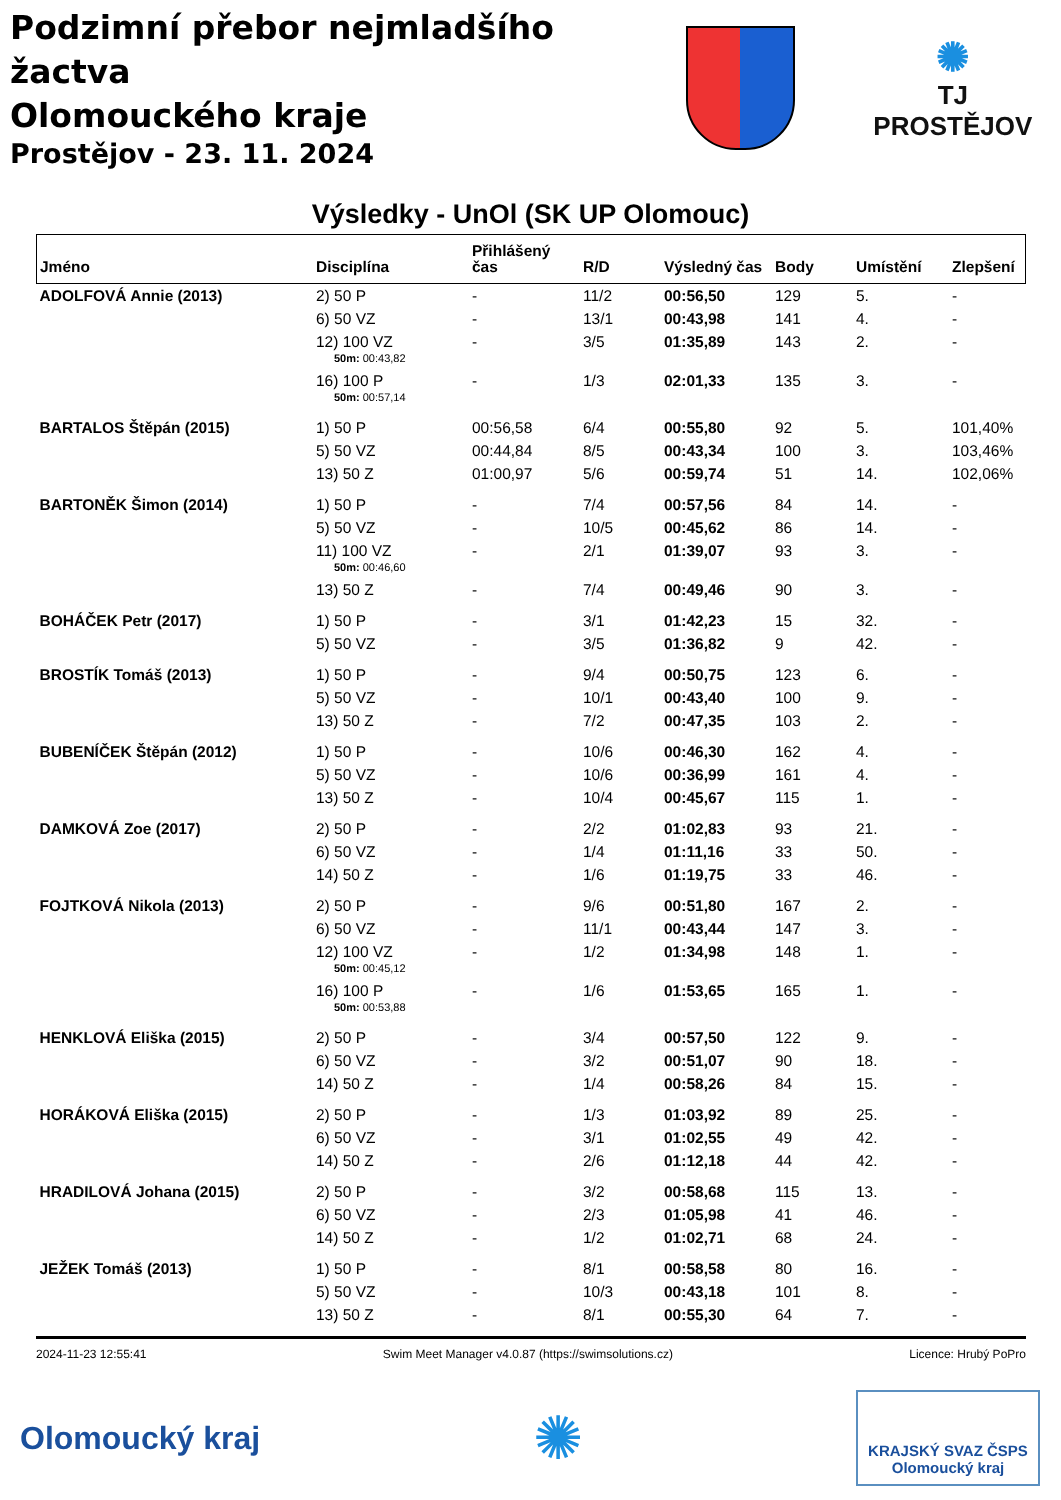Podzimní přebor nejmladšího žactva
Olomouckého kraje
Prostějov - 23. 11. 2024
✺
TJ PROSTĚJOV
Výsledky - UnOl (SK UP Olomouc)
| Jméno | Disciplína | Přihlášený čas | R/D | Výsledný čas | Body | Umístění | Zlepšení |
| --- | --- | --- | --- | --- | --- | --- | --- |
| ADOLFOVÁ Annie (2013) | 2) 50 P | - | 11/2 | 00:56,50 | 129 | 5. | - |
| | 6) 50 VZ | - | 13/1 | 00:43,98 | 141 | 4. | - |
| | 12) 100 VZ 50m: 00:43,82 | - | 3/5 | 01:35,89 | 143 | 2. | - |
| | 16) 100 P 50m: 00:57,14 | - | 1/3 | 02:01,33 | 135 | 3. | - |
| BARTALOS Štěpán (2015) | 1) 50 P | 00:56,58 | 6/4 | 00:55,80 | 92 | 5. | 101,40% |
| | 5) 50 VZ | 00:44,84 | 8/5 | 00:43,34 | 100 | 3. | 103,46% |
| | 13) 50 Z | 01:00,97 | 5/6 | 00:59,74 | 51 | 14. | 102,06% |
| BARTONĚK Šimon (2014) | 1) 50 P | - | 7/4 | 00:57,56 | 84 | 14. | - |
| | 5) 50 VZ | - | 10/5 | 00:45,62 | 86 | 14. | - |
| | 11) 100 VZ 50m: 00:46,60 | - | 2/1 | 01:39,07 | 93 | 3. | - |
| | 13) 50 Z | - | 7/4 | 00:49,46 | 90 | 3. | - |
| BOHÁČEK Petr (2017) | 1) 50 P | - | 3/1 | 01:42,23 | 15 | 32. | - |
| | 5) 50 VZ | - | 3/5 | 01:36,82 | 9 | 42. | - |
| BROSTÍK Tomáš (2013) | 1) 50 P | - | 9/4 | 00:50,75 | 123 | 6. | - |
| | 5) 50 VZ | - | 10/1 | 00:43,40 | 100 | 9. | - |
| | 13) 50 Z | - | 7/2 | 00:47,35 | 103 | 2. | - |
| BUBENÍČEK Štěpán (2012) | 1) 50 P | - | 10/6 | 00:46,30 | 162 | 4. | - |
| | 5) 50 VZ | - | 10/6 | 00:36,99 | 161 | 4. | - |
| | 13) 50 Z | - | 10/4 | 00:45,67 | 115 | 1. | - |
| DAMKOVÁ Zoe (2017) | 2) 50 P | - | 2/2 | 01:02,83 | 93 | 21. | - |
| | 6) 50 VZ | - | 1/4 | 01:11,16 | 33 | 50. | - |
| | 14) 50 Z | - | 1/6 | 01:19,75 | 33 | 46. | - |
| FOJTKOVÁ Nikola (2013) | 2) 50 P | - | 9/6 | 00:51,80 | 167 | 2. | - |
| | 6) 50 VZ | - | 11/1 | 00:43,44 | 147 | 3. | - |
| | 12) 100 VZ 50m: 00:45,12 | - | 1/2 | 01:34,98 | 148 | 1. | - |
| | 16) 100 P 50m: 00:53,88 | - | 1/6 | 01:53,65 | 165 | 1. | - |
| HENKLOVÁ Eliška (2015) | 2) 50 P | - | 3/4 | 00:57,50 | 122 | 9. | - |
| | 6) 50 VZ | - | 3/2 | 00:51,07 | 90 | 18. | - |
| | 14) 50 Z | - | 1/4 | 00:58,26 | 84 | 15. | - |
| HORÁKOVÁ Eliška (2015) | 2) 50 P | - | 1/3 | 01:03,92 | 89 | 25. | - |
| | 6) 50 VZ | - | 3/1 | 01:02,55 | 49 | 42. | - |
| | 14) 50 Z | - | 2/6 | 01:12,18 | 44 | 42. | - |
| HRADILOVÁ Johana (2015) | 2) 50 P | - | 3/2 | 00:58,68 | 115 | 13. | - |
| | 6) 50 VZ | - | 2/3 | 01:05,98 | 41 | 46. | - |
| | 14) 50 Z | - | 1/2 | 01:02,71 | 68 | 24. | - |
| JEŽEK Tomáš (2013) | 1) 50 P | - | 8/1 | 00:58,58 | 80 | 16. | - |
| | 5) 50 VZ | - | 10/3 | 00:43,18 | 101 | 8. | - |
| | 13) 50 Z | - | 8/1 | 00:55,30 | 64 | 7. | - |
2024-11-23 12:55:41 Swim Meet Manager v4.0.87 (https://swimsolutions.cz) Licence: Hrubý PoPro
Olomoucký kraj
✺
KRAJSKÝ SVAZ ČSPS
Olomoucký kraj